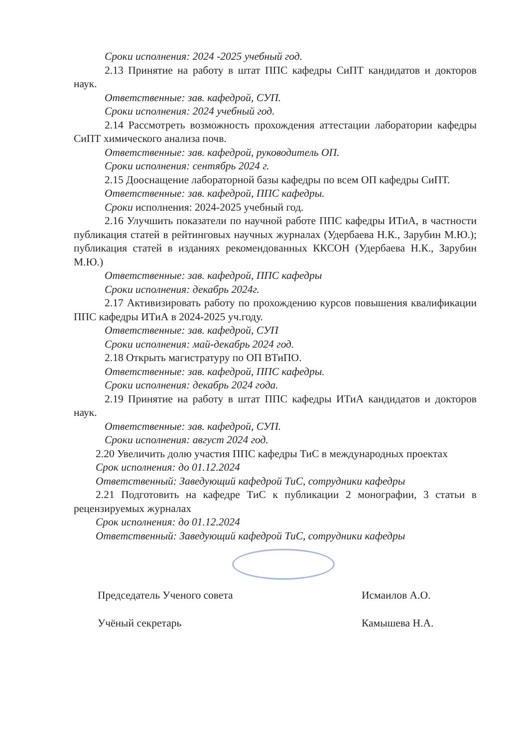Сроки исполнения: 2024 -2025 учебный год.
2.13 Принятие на работу в штат ППС кафедры СиПТ кандидатов и докторов наук.
Ответственные: зав. кафедрой, СУП.
Сроки исполнения: 2024 учебный год.
2.14 Рассмотреть возможность прохождения аттестации лаборатории кафедры СиПТ химического анализа почв.
Ответственные: зав. кафедрой, руководитель ОП.
Сроки исполнения: сентябрь 2024 г.
2.15 Дооснащение лабораторной базы кафедры по всем ОП кафедры СиПТ.
Ответственные: зав. кафедрой, ППС кафедры.
Сроки исполнения: 2024-2025 учебный год.
2.16 Улучшить показатели по научной работе ППС кафедры ИТиА, в частности публикация статей в рейтинговых научных журналах (Удербаева Н.К., Зарубин М.Ю.); публикация статей в изданиях рекомендованных ККСОН (Удербаева Н.К., Зарубин М.Ю.)
Ответственные: зав. кафедрой, ППС кафедры
Сроки исполнения: декабрь 2024г.
2.17 Активизировать работу по прохождению курсов повышения квалификации ППС кафедры ИТиА в 2024-2025 уч.году.
Ответственные: зав. кафедрой, СУП
Сроки исполнения: май-декабрь 2024 год.
2.18 Открыть магистратуру по ОП ВТиПО.
Ответственные: зав. кафедрой, ППС кафедры.
Сроки исполнения: декабрь 2024 года.
2.19 Принятие на работу в штат ППС кафедры ИТиА кандидатов и докторов наук.
Ответственные: зав. кафедрой, СУП.
Сроки исполнения: август 2024 год.
2.20 Увеличить долю участия ППС кафедры ТиС в международных проектах
Срок исполнения: до 01.12.2024
Ответственный: Заведующий кафедрой ТиС, сотрудники кафедры
2.21 Подготовить на кафедре ТиС к публикации 2 монографии, 3 статьи в рецензируемых журналах
Срок исполнения: до 01.12.2024
Ответственный: Заведующий кафедрой ТиС, сотрудники кафедры
Председатель Ученого совета
Учёный секретарь
Исмаилов А.О.
Камышева Н.А.